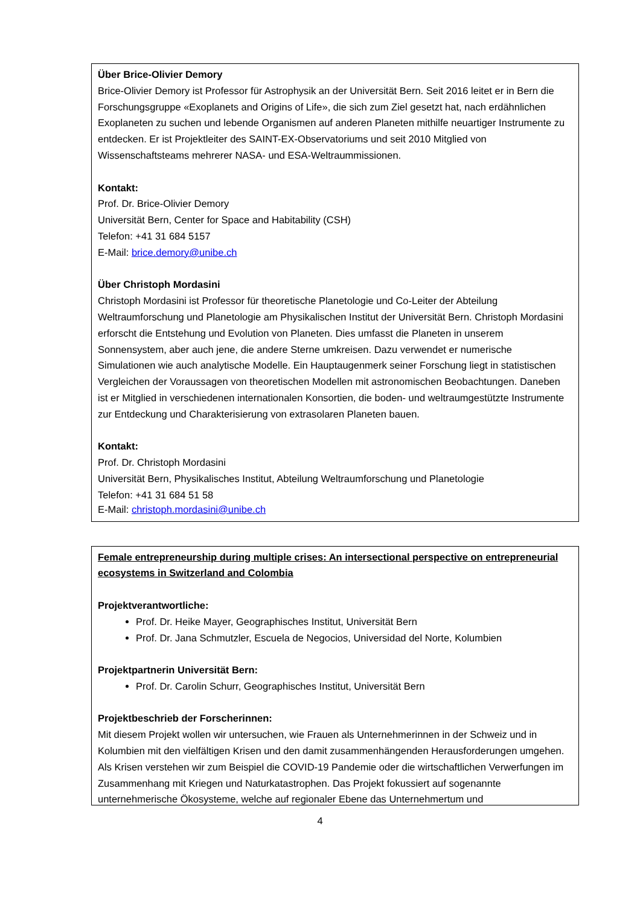Über Brice-Olivier Demory
Brice-Olivier Demory ist Professor für Astrophysik an der Universität Bern. Seit 2016 leitet er in Bern die Forschungsgruppe «Exoplanets and Origins of Life», die sich zum Ziel gesetzt hat, nach erdähnlichen Exoplaneten zu suchen und lebende Organismen auf anderen Planeten mithilfe neuartiger Instrumente zu entdecken. Er ist Projektleiter des SAINT-EX-Observatoriums und seit 2010 Mitglied von Wissenschaftsteams mehrerer NASA- und ESA-Weltraummissionen.
Kontakt:
Prof. Dr. Brice-Olivier Demory
Universität Bern, Center for Space and Habitability (CSH)
Telefon: +41 31 684 5157
E-Mail: brice.demory@unibe.ch
Über Christoph Mordasini
Christoph Mordasini ist Professor für theoretische Planetologie und Co-Leiter der Abteilung Weltraumforschung und Planetologie am Physikalischen Institut der Universität Bern. Christoph Mordasini erforscht die Entstehung und Evolution von Planeten. Dies umfasst die Planeten in unserem Sonnensystem, aber auch jene, die andere Sterne umkreisen. Dazu verwendet er numerische Simulationen wie auch analytische Modelle. Ein Hauptaugenmerk seiner Forschung liegt in statistischen Vergleichen der Voraussagen von theoretischen Modellen mit astronomischen Beobachtungen. Daneben ist er Mitglied in verschiedenen internationalen Konsortien, die boden- und weltraumgestützte Instrumente zur Entdeckung und Charakterisierung von extrasolaren Planeten bauen.
Kontakt:
Prof. Dr. Christoph Mordasini
Universität Bern, Physikalisches Institut, Abteilung Weltraumforschung und Planetologie
Telefon: +41 31 684 51 58
E-Mail: christoph.mordasini@unibe.ch
Female entrepreneurship during multiple crises: An intersectional perspective on entrepreneurial ecosystems in Switzerland and Colombia
Projektverantwortliche:
Prof. Dr. Heike Mayer, Geographisches Institut, Universität Bern
Prof. Dr. Jana Schmutzler, Escuela de Negocios, Universidad del Norte, Kolumbien
Projektpartnerin Universität Bern:
Prof. Dr. Carolin Schurr, Geographisches Institut, Universität Bern
Projektbeschrieb der Forscherinnen:
Mit diesem Projekt wollen wir untersuchen, wie Frauen als Unternehmerinnen in der Schweiz und in Kolumbien mit den vielfältigen Krisen und den damit zusammenhängenden Herausforderungen umgehen. Als Krisen verstehen wir zum Beispiel die COVID-19 Pandemie oder die wirtschaftlichen Verwerfungen im Zusammenhang mit Kriegen und Naturkatastrophen. Das Projekt fokussiert auf sogenannte unternehmerische Ökosysteme, welche auf regionaler Ebene das Unternehmertum und
4